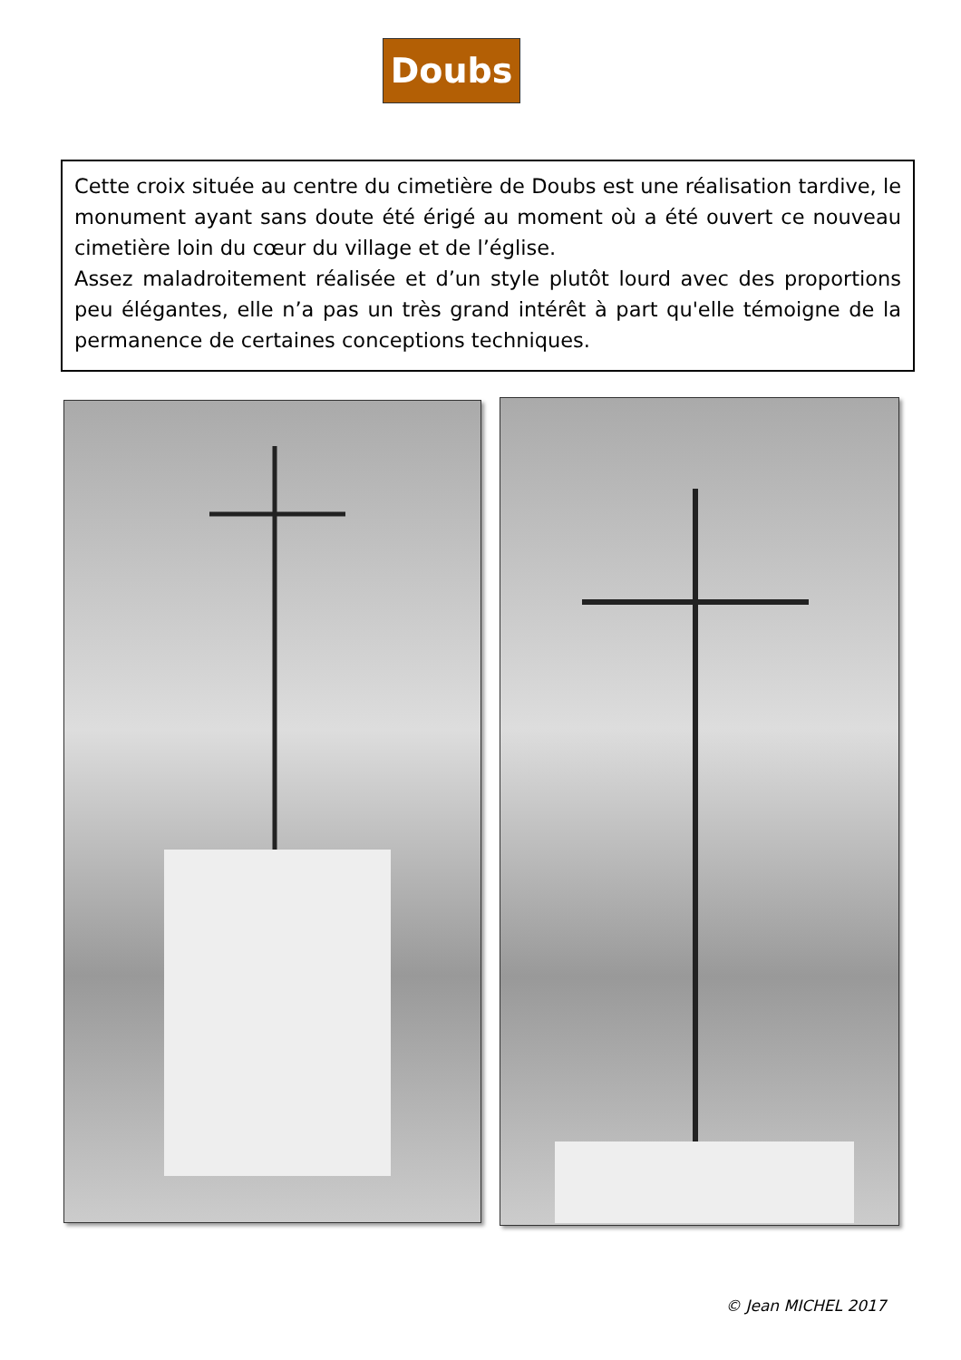Doubs
Cette croix située au centre du cimetière de Doubs est une réalisation tardive, le monument ayant sans doute été érigé au moment où a été ouvert ce nouveau cimetière loin du cœur du village et de l’église.
Assez maladroitement réalisée et d’un style plutôt lourd avec des proportions peu élégantes, elle n’a pas un très grand intérêt à part qu'elle témoigne de la permanence de certaines conceptions techniques.
© Jean MICHEL 2017